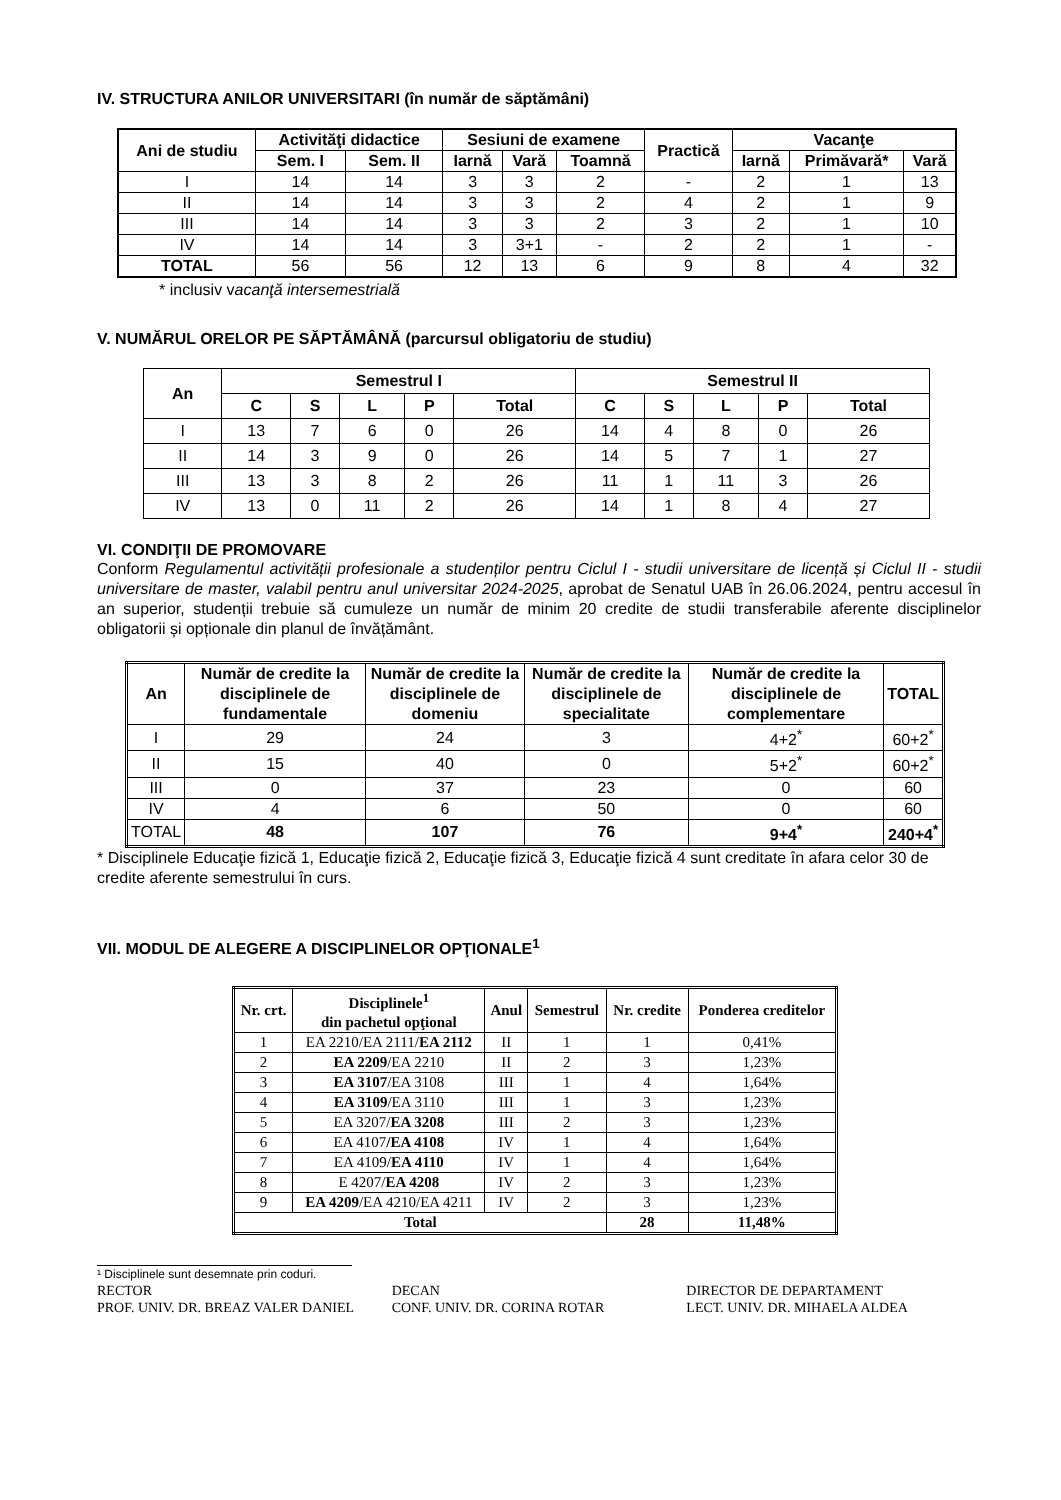IV. STRUCTURA ANILOR UNIVERSITARI (în număr de săptămâni)
| Ani de studiu | Activităţi didactice | | Sesiuni de examene | | | Practică | Vacanţe | | |
| --- | --- | --- | --- | --- | --- | --- | --- | --- | --- |
| | Sem. I | Sem. II | Iarnă | Vară | Toamnă | | Iarnă | Primăvară* | Vară |
| I | 14 | 14 | 3 | 3 | 2 | - | 2 | 1 | 13 |
| II | 14 | 14 | 3 | 3 | 2 | 4 | 2 | 1 | 9 |
| III | 14 | 14 | 3 | 3 | 2 | 3 | 2 | 1 | 10 |
| IV | 14 | 14 | 3 | 3+1 | - | 2 | 2 | 1 | - |
| TOTAL | 56 | 56 | 12 | 13 | 6 | 9 | 8 | 4 | 32 |
* inclusiv vacanţă intersemestrială
V. NUMĂRUL ORELOR PE SĂPTĂMÂNĂ (parcursul obligatoriu de studiu)
| An | Semestrul I | | | | | Semestrul II | | | | |
| --- | --- | --- | --- | --- | --- | --- | --- | --- | --- | --- |
| | C | S | L | P | Total | C | S | L | P | Total |
| I | 13 | 7 | 6 | 0 | 26 | 14 | 4 | 8 | 0 | 26 |
| II | 14 | 3 | 9 | 0 | 26 | 14 | 5 | 7 | 1 | 27 |
| III | 13 | 3 | 8 | 2 | 26 | 11 | 1 | 11 | 3 | 26 |
| IV | 13 | 0 | 11 | 2 | 26 | 14 | 1 | 8 | 4 | 27 |
VI. CONDIŢII DE PROMOVARE
Conform Regulamentul activității profesionale a studenților pentru Ciclul I - studii universitare de licență și Ciclul II - studii universitare de master, valabil pentru anul universitar 2024-2025, aprobat de Senatul UAB în 26.06.2024, pentru accesul în an superior, studenții trebuie să cumuleze un număr de minim 20 credite de studii transferabile aferente disciplinelor obligatorii și opționale din planul de învățământ.
| An | Număr de credite la disciplinele de fundamentale | Număr de credite la disciplinele de domeniu | Număr de credite la disciplinele de specialitate | Număr de credite la disciplinele de complementare | TOTAL |
| --- | --- | --- | --- | --- | --- |
| I | 29 | 24 | 3 | 4+2<sup>*</sup> | 60+2<sup>*</sup> |
| II | 15 | 40 | 0 | 5+2<sup>*</sup> | 60+2<sup>*</sup> |
| III | 0 | 37 | 23 | 0 | 60 |
| IV | 4 | 6 | 50 | 0 | 60 |
| TOTAL | 48 | 107 | 76 | 9+4<sup>*</sup> | 240+4<sup>*</sup> |
* Disciplinele Educaţie fizică 1, Educaţie fizică 2, Educaţie fizică 3, Educaţie fizică 4 sunt creditate în afara celor 30 de credite aferente semestrului în curs.
VII. MODUL DE ALEGERE A DISCIPLINELOR OPŢIONALE<sup>1</sup>
| Nr. crt. | Disciplinele<sup>1</sup> din pachetul opţional | Anul | Semestrul | Nr. credite | Ponderea creditelor |
| --- | --- | --- | --- | --- | --- |
| 1 | EA 2210/EA 2111/ EA 2112 | II | 1 | 1 | 0,41% |
| 2 | EA 2209 /EA 2210 | II | 2 | 3 | 1,23% |
| 3 | EA 3107 /EA 3108 | III | 1 | 4 | 1,64% |
| 4 | EA 3109 /EA 3110 | III | 1 | 3 | 1,23% |
| 5 | EA 3207/ EA 3208 | III | 2 | 3 | 1,23% |
| 6 | EA 4107 /EA 4108 | IV | 1 | 4 | 1,64% |
| 7 | EA 4109/ EA 4110 | IV | 1 | 4 | 1,64% |
| 8 | E 4207/ EA 4208 | IV | 2 | 3 | 1,23% |
| 9 | EA 4209 /EA 4210/EA 4211 | IV | 2 | 3 | 1,23% |
| Total | | | | 28 | 11,48% |
¹ Disciplinele sunt desemnate prin coduri.
RECTOR
PROF. UNIV. DR. BREAZ VALER DANIEL
DECAN
CONF. UNIV. DR. CORINA ROTAR
DIRECTOR DE DEPARTAMENT
LECT. UNIV. DR. MIHAELA ALDEA